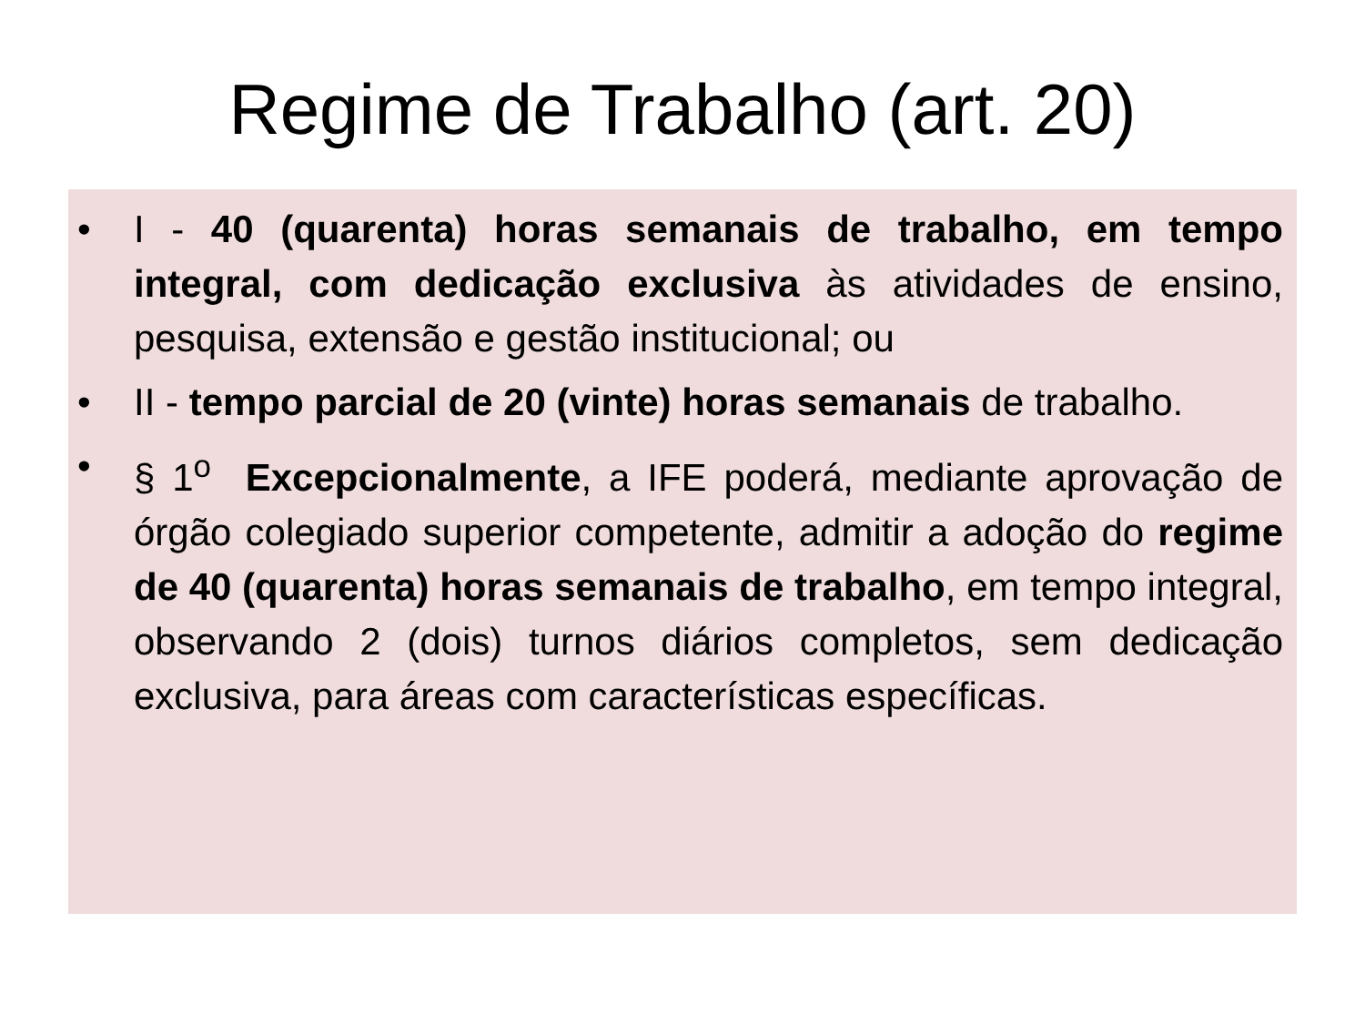Regime de Trabalho (art. 20)
• I - 40 (quarenta) horas semanais de trabalho, em tempo integral, com dedicação exclusiva às atividades de ensino, pesquisa, extensão e gestão institucional; ou
• II - tempo parcial de 20 (vinte) horas semanais de trabalho.
• § 1<sup>o</sup> Excepcionalmente, a IFE poderá, mediante aprovação de órgão colegiado superior competente, admitir a adoção do regime de 40 (quarenta) horas semanais de trabalho, em tempo integral, observando 2 (dois) turnos diários completos, sem dedicação exclusiva, para áreas com características específicas.